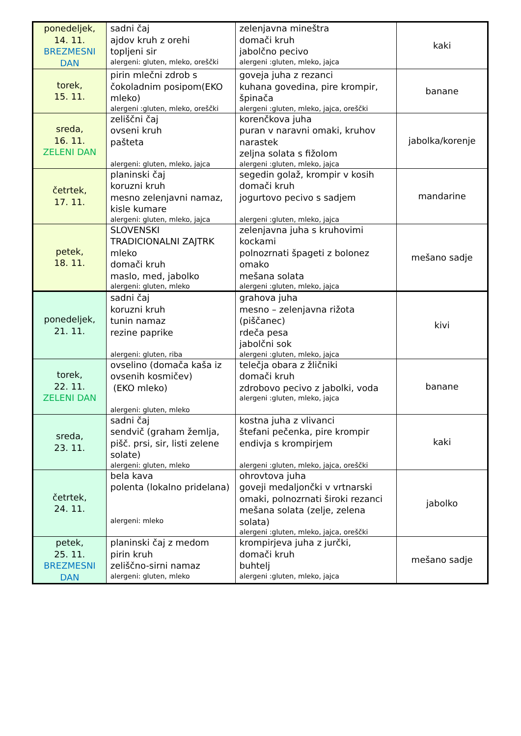| ponedeljek, 14. 11. BREZMESNI DAN | sadni čaj ajdov kruh z orehi topljeni sir alergeni: gluten, mleko, oreščki | zelenjavna mineštra domači kruh jabolčno pecivo alergeni :gluten, mleko, jajca | kaki |
| torek, 15. 11. | pirin mlečni zdrob s čokoladnim posipom(EKO mleko) alergeni :gluten, mleko, oreščki | goveja juha z rezanci kuhana govedina, pire krompir, špinača alergeni :gluten, mleko, jajca, oreščki | banane |
| sreda, 16. 11. ZELENI DAN | zeliščni čaj ovseni kruh pašteta alergeni: gluten, mleko, jajca | korenčkova juha puran v naravni omaki, kruhov narastek zeljna solata s fižolom alergeni :gluten, mleko, jajca | jabolka/korenje |
| četrtek, 17. 11. | planinski čaj koruzni kruh mesno zelenjavni namaz, kisle kumare alergeni: gluten, mleko, jajca | segedin golaž, krompir v kosih domači kruh jogurtovo pecivo s sadjem alergeni :gluten, mleko, jajca | mandarine |
| petek, 18. 11. | SLOVENSKI TRADICIONALNI ZAJTRK mleko domači kruh maslo, med, jabolko alergeni: gluten, mleko | zelenjavna juha s kruhovimi kockami polnozrnati špageti z bolonez omako mešana solata alergeni :gluten, mleko, jajca | mešano sadje |
| ponedeljek, 21. 11. | sadni čaj koruzni kruh tunin namaz rezine paprike alergeni: gluten, riba | grahova juha mesno – zelenjavna rižota (piščanec) rdeča pesa jabolčni sok alergeni :gluten, mleko, jajca | kivi |
| torek, 22. 11. ZELENI DAN | ovselino (domača kaša iz ovsenih kosmičev) (EKO mleko) alergeni: gluten, mleko | telečja obara z žličniki domači kruh zdrobovo pecivo z jabolki, voda alergeni :gluten, mleko, jajca | banane |
| sreda, 23. 11. | sadni čaj sendvič (graham žemlja, pišč. prsi, sir, listi zelene solate) alergeni: gluten, mleko | kostna juha z vlivanci štefani pečenka, pire krompir endivja s krompirjem alergeni :gluten, mleko, jajca, oreščki | kaki |
| četrtek, 24. 11. | bela kava polenta (lokalno pridelana) alergeni: mleko | ohrovtova juha goveji medaljončki v vrtnarski omaki, polnozrnati široki rezanci mešana solata (zelje, zelena solata) alergeni :gluten, mleko, jajca, oreščki | jabolko |
| petek, 25. 11. BREZMESNI DAN | planinski čaj z medom pirin kruh zeliščno-sirni namaz alergeni: gluten, mleko | krompirjeva juha z jurčki, domači kruh buhtelj alergeni :gluten, mleko, jajca | mešano sadje |